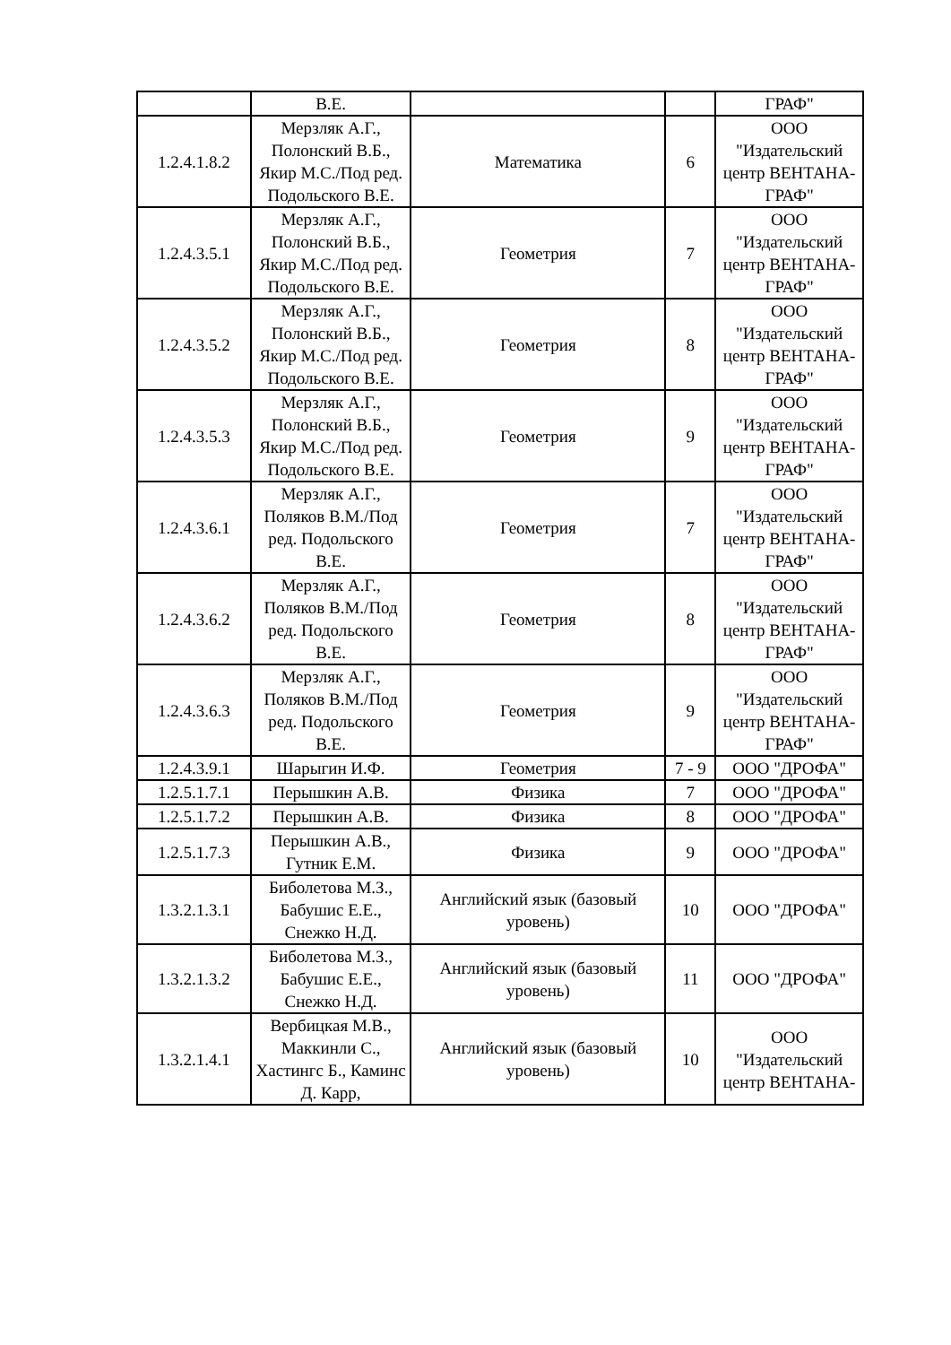| | В.Е. | | | ГРАФ" |
| 1.2.4.1.8.2 | Мерзляк А.Г., Полонский В.Б., Якир М.С./Под ред. Подольского В.Е. | Математика | 6 | ООО "Издательский центр ВЕНТАНА-ГРАФ" |
| 1.2.4.3.5.1 | Мерзляк А.Г., Полонский В.Б., Якир М.С./Под ред. Подольского В.Е. | Геометрия | 7 | ООО "Издательский центр ВЕНТАНА-ГРАФ" |
| 1.2.4.3.5.2 | Мерзляк А.Г., Полонский В.Б., Якир М.С./Под ред. Подольского В.Е. | Геометрия | 8 | ООО "Издательский центр ВЕНТАНА-ГРАФ" |
| 1.2.4.3.5.3 | Мерзляк А.Г., Полонский В.Б., Якир М.С./Под ред. Подольского В.Е. | Геометрия | 9 | ООО "Издательский центр ВЕНТАНА-ГРАФ" |
| 1.2.4.3.6.1 | Мерзляк А.Г., Поляков В.М./Под ред. Подольского В.Е. | Геометрия | 7 | ООО "Издательский центр ВЕНТАНА-ГРАФ" |
| 1.2.4.3.6.2 | Мерзляк А.Г., Поляков В.М./Под ред. Подольского В.Е. | Геометрия | 8 | ООО "Издательский центр ВЕНТАНА-ГРАФ" |
| 1.2.4.3.6.3 | Мерзляк А.Г., Поляков В.М./Под ред. Подольского В.Е. | Геометрия | 9 | ООО "Издательский центр ВЕНТАНА-ГРАФ" |
| 1.2.4.3.9.1 | Шарыгин И.Ф. | Геометрия | 7 - 9 | ООО "ДРОФА" |
| 1.2.5.1.7.1 | Перышкин А.В. | Физика | 7 | ООО "ДРОФА" |
| 1.2.5.1.7.2 | Перышкин А.В. | Физика | 8 | ООО "ДРОФА" |
| 1.2.5.1.7.3 | Перышкин А.В., Гутник Е.М. | Физика | 9 | ООО "ДРОФА" |
| 1.3.2.1.3.1 | Биболетова М.З., Бабушис Е.Е., Снежко Н.Д. | Английский язык (базовый уровень) | 10 | ООО "ДРОФА" |
| 1.3.2.1.3.2 | Биболетова М.З., Бабушис Е.Е., Снежко Н.Д. | Английский язык (базовый уровень) | 11 | ООО "ДРОФА" |
| 1.3.2.1.4.1 | Вербицкая М.В., Маккинли С., Хастингс Б., Каминс Д. Карр, | Английский язык (базовый уровень) | 10 | ООО "Издательский центр ВЕНТАНА- |